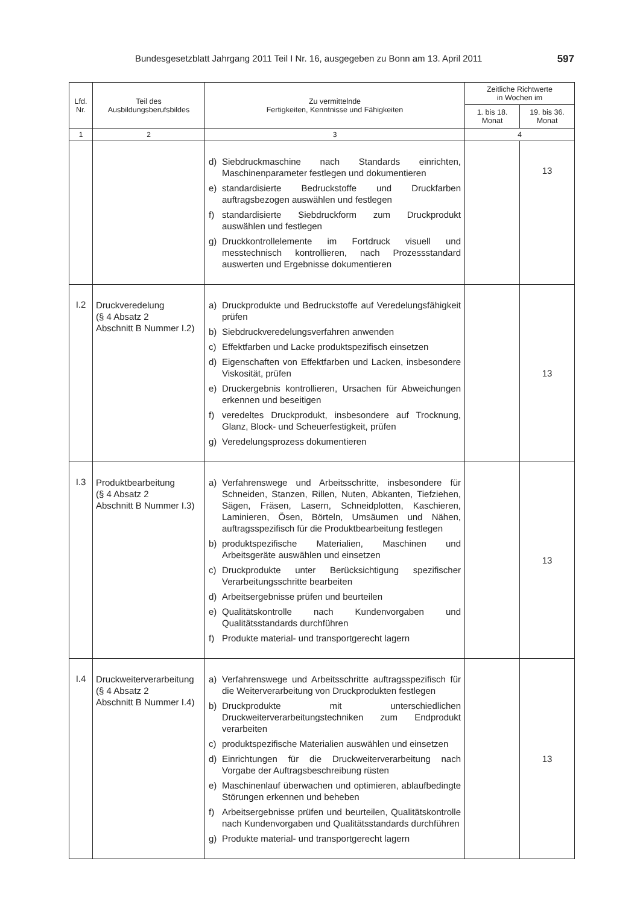Bundesgesetzblatt Jahrgang 2011 Teil I Nr. 16, ausgegeben zu Bonn am 13. April 2011 597
| Lfd. Nr. | Teil des Ausbildungsberufsbildes | Zu vermittelnde Fertigkeiten, Kenntnisse und Fähigkeiten | Zeitliche Richtwerte in Wochen im | |
| --- | --- | --- | --- | --- |
| | | | 1. bis 18. Monat | 19. bis 36. Monat |
| 1 | 2 | 3 | 4 | |
| | | d) Siebdruckmaschine nach Standards einrichten, Maschinenparameter festlegen und dokumentieren e) standardisierte Bedruckstoffe und Druckfarben auftragsbezogen auswählen und festlegen f) standardisierte Siebdruckform zum Druckprodukt auswählen und festlegen g) Druckkontrollelemente im Fortdruck visuell und messtechnisch kontrollieren, nach Prozessstandard auswerten und Ergebnisse dokumentieren | | 13 |
| I.2 | Druckveredelung (§ 4 Absatz 2 Abschnitt B Nummer I.2) | a) Druckprodukte und Bedruckstoffe auf Veredelungsfähigkeit prüfen b) Siebdruckveredelungsverfahren anwenden c) Effektfarben und Lacke produktspezifisch einsetzen d) Eigenschaften von Effektfarben und Lacken, insbesondere Viskosität, prüfen e) Druckergebnis kontrollieren, Ursachen für Abweichungen erkennen und beseitigen f) veredeltes Druckprodukt, insbesondere auf Trocknung, Glanz, Block- und Scheuerfestigkeit, prüfen g) Veredelungsprozess dokumentieren | | 13 |
| I.3 | Produktbearbeitung (§ 4 Absatz 2 Abschnitt B Nummer I.3) | a) Verfahrenswege und Arbeitsschritte, insbesondere für Schneiden, Stanzen, Rillen, Nuten, Abkanten, Tiefziehen, Sägen, Fräsen, Lasern, Schneidplotten, Kaschieren, Laminieren, Ösen, Börteln, Umsäumen und Nähen, auftragsspezifisch für die Produktbearbeitung festlegen b) produktspezifische Materialien, Maschinen und Arbeitsgeräte auswählen und einsetzen c) Druckprodukte unter Berücksichtigung spezifischer Verarbeitungsschritte bearbeiten d) Arbeitsergebnisse prüfen und beurteilen e) Qualitätskontrolle nach Kundenvorgaben und Qualitätsstandards durchführen f) Produkte material- und transportgerecht lagern | | 13 |
| I.4 | Druckweiterverarbeitung (§ 4 Absatz 2 Abschnitt B Nummer I.4) | a) Verfahrenswege und Arbeitsschritte auftragsspezifisch für die Weiterverarbeitung von Druckprodukten festlegen b) Druckprodukte mit unterschiedlichen Druckweiterverarbeitungstechniken zum Endprodukt verarbeiten c) produktspezifische Materialien auswählen und einsetzen d) Einrichtungen für die Druckweiterverarbeitung nach Vorgabe der Auftragsbeschreibung rüsten e) Maschinenlauf überwachen und optimieren, ablaufbedingte Störungen erkennen und beheben f) Arbeitsergebnisse prüfen und beurteilen, Qualitätskontrolle nach Kundenvorgaben und Qualitätsstandards durchführen g) Produkte material- und transportgerecht lagern | | 13 |